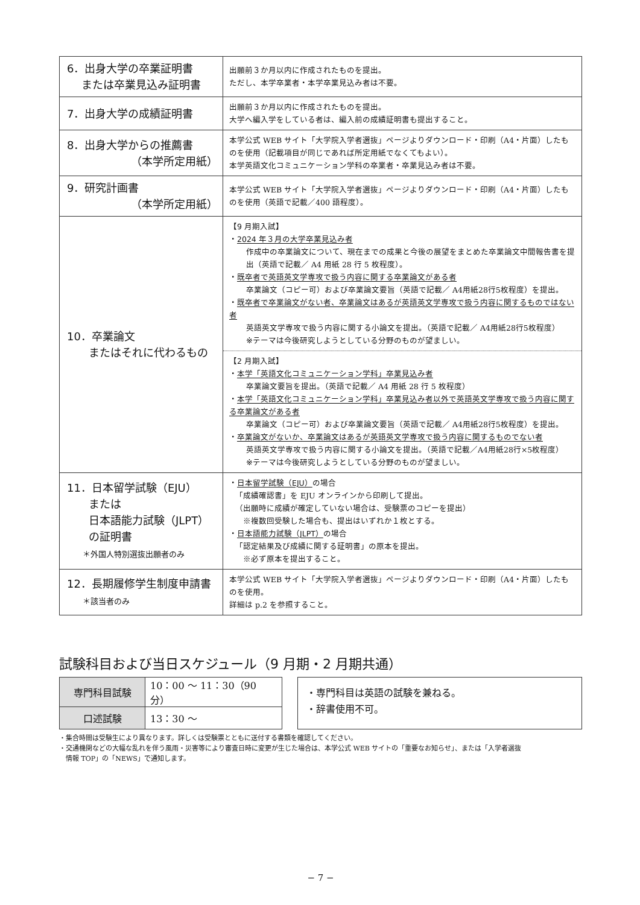| 6．出身大学の卒業証明書 または卒業見込み証明書 | 出願前３か月以内に作成されたものを提出。 ただし、本学卒業者・本学卒業見込み者は不要。 |
| 7．出身大学の成績証明書 | 出願前３か月以内に作成されたものを提出。 大学へ編入学をしている者は、編入前の成績証明書も提出すること。 |
| 8．出身大学からの推薦書 （本学所定用紙） | 本学公式 WEB サイト「大学院入学者選抜」ページよりダウンロード・印刷（A4・片面）したものを使用（記載項目が同じであれば所定用紙でなくてもよい）。 本学英語文化コミュニケーション学科の卒業者・卒業見込み者は不要。 |
| 9．研究計画書 （本学所定用紙） | 本学公式 WEB サイト「大学院入学者選抜」ページよりダウンロード・印刷（A4・片面）したものを使用（英語で記載／400 語程度）。 |
| 10．卒業論文 またはそれに代わるもの | 【9 月期入試】 ・ 2024 年３月の大学卒業見込み者 作成中の卒業論文について、現在までの成果と今後の展望をまとめた卒業論文中間報告書を提出（英語で記載／ A4 用紙 28 行 5 枚程度）。 ・ 既卒者で英語英文学専攻で扱う内容に関する卒業論文がある者 卒業論文（コピー可）および卒業論文要旨（英語で記載／ A4用紙28行5枚程度）を提出。 ・ 既卒者で卒業論文がない者、卒業論文はあるが英語英文学専攻で扱う内容に関するものではない者 英語英文学専攻で扱う内容に関する小論文を提出。（英語で記載／ A4用紙28行5枚程度） ※テーマは今後研究しようとしている分野のものが望ましい。 【2 月期入試】 ・ 本学「英語文化コミュニケーション学科」卒業見込み者 卒業論文要旨を提出。（英語で記載／ A4 用紙 28 行 5 枚程度） ・ 本学「英語文化コミュニケーション学科」卒業見込み者以外で英語英文学専攻で扱う内容に関する卒業論文がある者 卒業論文（コピー可）および卒業論文要旨（英語で記載／ A4用紙28行5枚程度）を提出。 ・ 卒業論文がないか、卒業論文はあるが英語英文学専攻で扱う内容に関するものでない者 英語英文学専攻で扱う内容に関する小論文を提出。（英語で記載／A4用紙28行×5枚程度） ※テーマは今後研究しようとしている分野のものが望ましい。 |
| 11．日本留学試験（EJU） または 日本語能力試験（JLPT） の証明書 ＊外国人特別選抜出願者のみ | ・ 日本留学試験（EJU） の場合 「成績確認書」を EJU オンラインから印刷して提出。 （出願時に成績が確定していない場合は、受験票のコピーを提出） ※複数回受験した場合も、提出はいずれか１枚とする。 ・ 日本語能力試験（JLPT） の場合 「認定結果及び成績に関する証明書」の原本を提出。 ※必ず原本を提出すること。 |
| 12．長期履修学生制度申請書 ＊該当者のみ | 本学公式 WEB サイト「大学院入学者選抜」ページよりダウンロード・印刷（A4・片面）したものを使用。 詳細は p.2 を参照すること。 |
試験科目および当日スケジュール（9 月期・2 月期共通）
| 専門科目試験 | 10：00 ～ 11：30（90 分） |
| 口述試験 | 13：30 ～ |
・専門科目は英語の試験を兼ねる。
・辞書使用不可。
・集合時間は受験生により異なります。詳しくは受験票とともに送付する書類を確認してください。
・交通機関などの大幅な乱れを伴う風雨・災害等により審査日時に変更が生じた場合は、本学公式 WEB サイトの「重要なお知らせ」、または「入学者選抜
　情報 TOP」の「NEWS」で通知します。
− 7 −